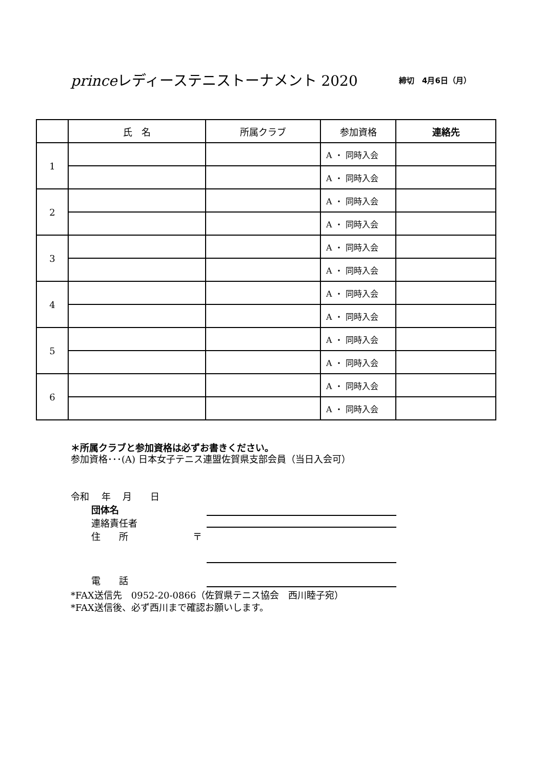princeレディーステニストーナメント 2020
締切　4月6日（月）
| | 氏 名 | 所属クラブ | 参加資格 | 連絡先 |
| --- | --- | --- | --- | --- |
| 1 | | | A ・ 同時入会 | |
| | | | A ・ 同時入会 | |
| 2 | | | A ・ 同時入会 | |
| | | | A ・ 同時入会 | |
| 3 | | | A ・ 同時入会 | |
| | | | A ・ 同時入会 | |
| 4 | | | A ・ 同時入会 | |
| | | | A ・ 同時入会 | |
| 5 | | | A ・ 同時入会 | |
| | | | A ・ 同時入会 | |
| 6 | | | A ・ 同時入会 | |
| | | | A ・ 同時入会 | |
＊所属クラブと参加資格は必ずお書きください。
参加資格･･･(A) 日本女子テニス連盟佐賀県支部会員（当日入会可）
令和　 年　 月　　日
団体名
連絡責任者
住　　所　　　　　　　〒
電　　話
*FAX送信先　0952-20-0866（佐賀県テニス協会　西川睦子宛）
*FAX送信後、必ず西川まで確認お願いします。